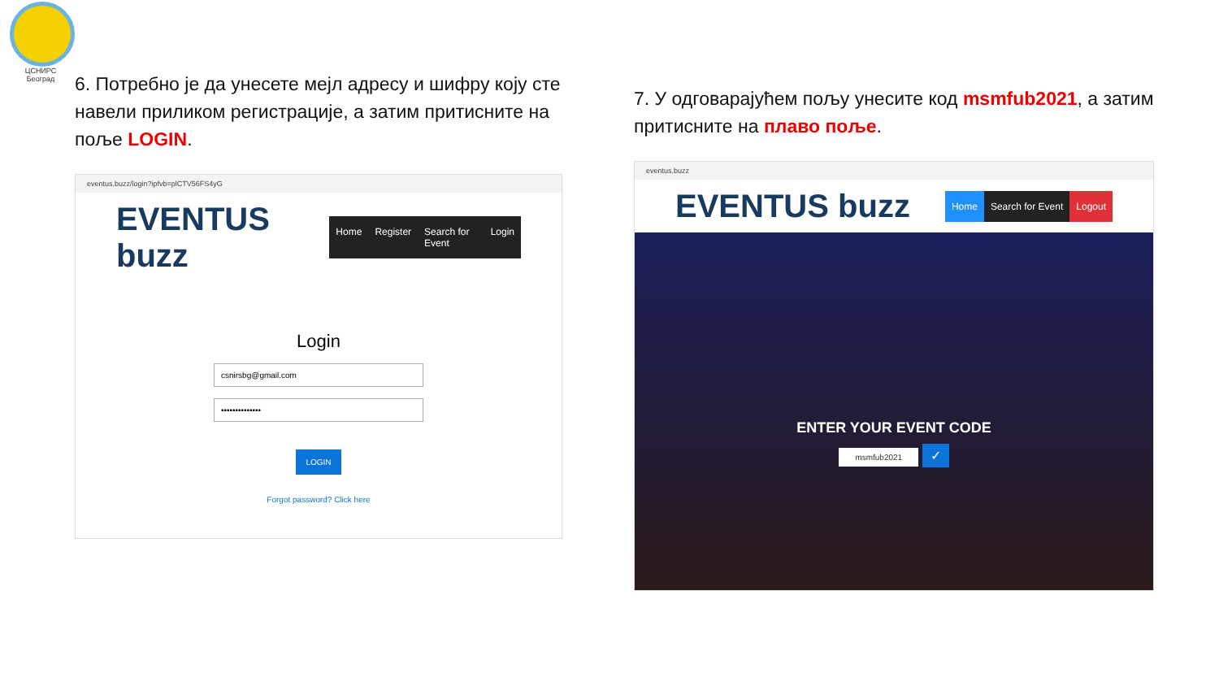ЦСНИРС
Београд
6. Потребно је да унесете мејл адресу и шифру коју сте навели приликом регистрације, а затим притисните на поље LOGIN.
eventus.buzz/login?ipfvb=plCTV56FS4yG
EVENTUS buzz
Home Register Search for Event Login
Login
csnirsbg@gmail.com
••••••••••••••
LOGIN
Forgot password? Click here
7. У одговарајућем пољу унесите код msmfub2021, а затим притисните на плаво поље.
eventus.buzz
EVENTUS buzz
Home Search for Event Logout
ENTER YOUR EVENT CODE
msmfub2021 ✓